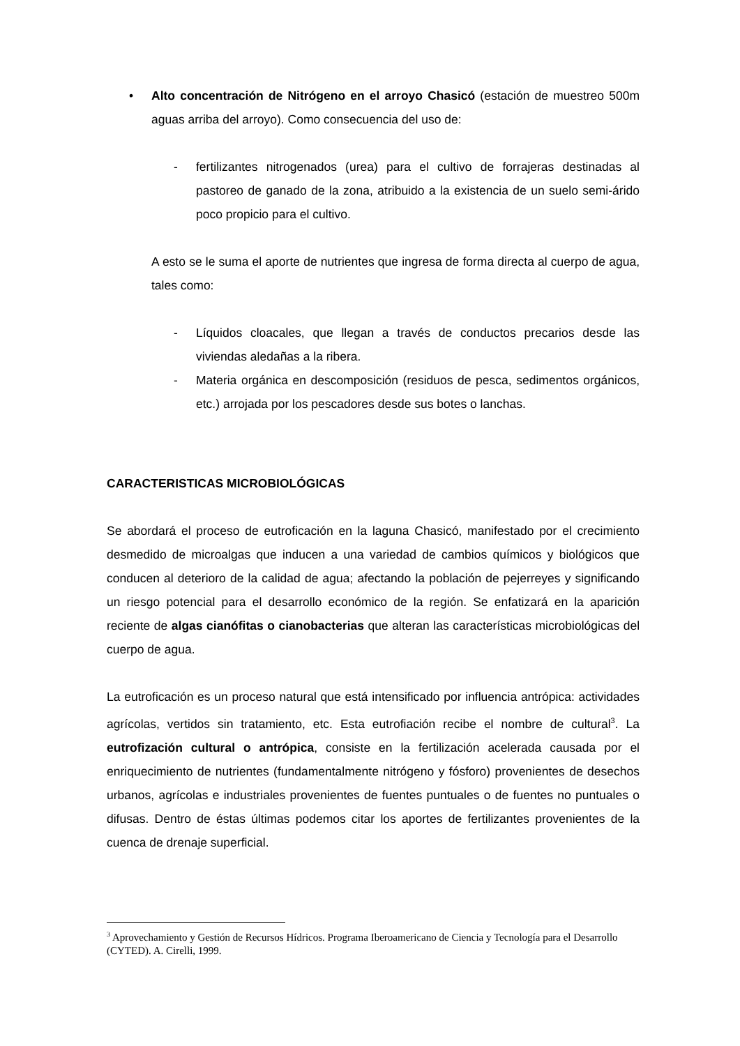• Alto concentración de Nitrógeno en el arroyo Chasicó (estación de muestreo 500m aguas arriba del arroyo). Como consecuencia del uso de:
- fertilizantes nitrogenados (urea) para el cultivo de forrajeras destinadas al pastoreo de ganado de la zona, atribuido a la existencia de un suelo semi-árido poco propicio para el cultivo.
A esto se le suma el aporte de nutrientes que ingresa de forma directa al cuerpo de agua, tales como:
- Líquidos cloacales, que llegan a través de conductos precarios desde las viviendas aledañas a la ribera.
- Materia orgánica en descomposición (residuos de pesca, sedimentos orgánicos, etc.) arrojada por los pescadores desde sus botes o lanchas.
CARACTERISTICAS MICROBIOLÓGICAS
Se abordará el proceso de eutroficación en la laguna Chasicó, manifestado por el crecimiento desmedido de microalgas que inducen a una variedad de cambios químicos y biológicos que conducen al deterioro de la calidad de agua; afectando la población de pejerreyes y significando un riesgo potencial para el desarrollo económico de la región. Se enfatizará en la aparición reciente de algas cianófitas o cianobacterias que alteran las características microbiológicas del cuerpo de agua.
La eutroficación es un proceso natural que está intensificado por influencia antrópica: actividades agrícolas, vertidos sin tratamiento, etc. Esta eutrofiación recibe el nombre de cultural<sup>3</sup>. La eutrofización cultural o antrópica, consiste en la fertilización acelerada causada por el enriquecimiento de nutrientes (fundamentalmente nitrógeno y fósforo) provenientes de desechos urbanos, agrícolas e industriales provenientes de fuentes puntuales o de fuentes no puntuales o difusas. Dentro de éstas últimas podemos citar los aportes de fertilizantes provenientes de la cuenca de drenaje superficial.
<sup>3</sup> Aprovechamiento y Gestión de Recursos Hídricos. Programa Iberoamericano de Ciencia y Tecnología para el Desarrollo (CYTED). A. Cirelli, 1999.